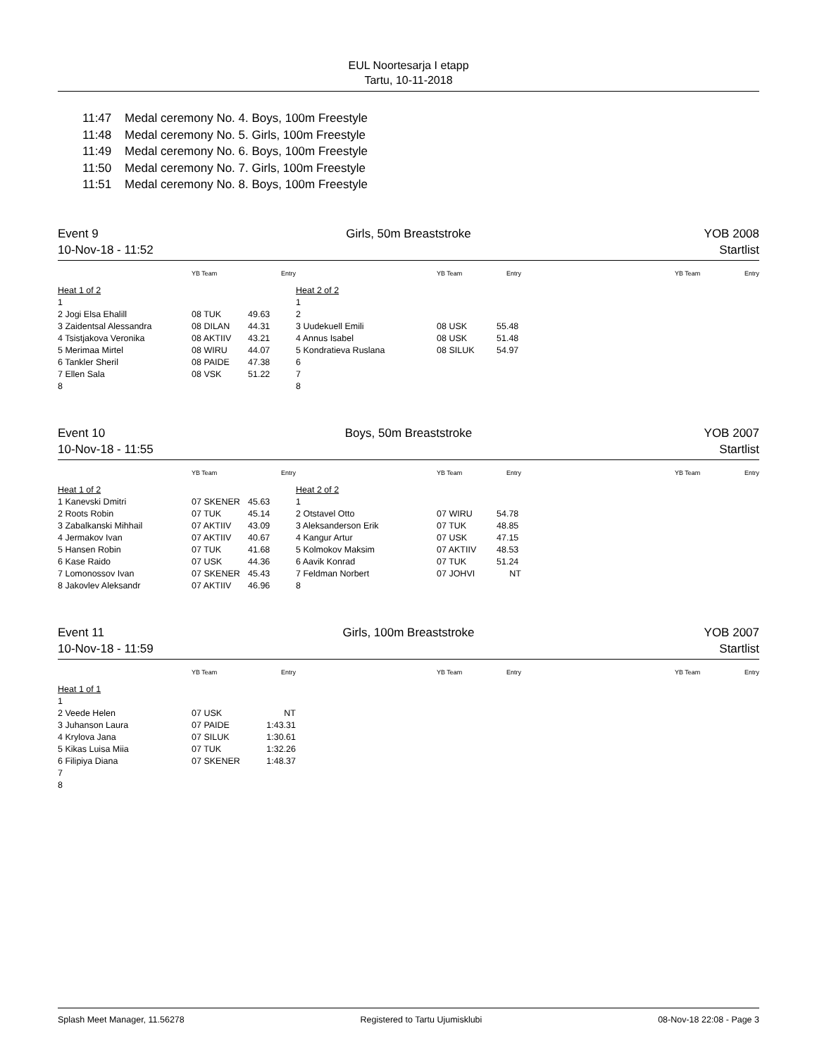EUL Noortesarja I etapp
Tartu, 10-11-2018
11:47 Medal ceremony No. 4. Boys, 100m Freestyle
11:48 Medal ceremony No. 5. Girls, 100m Freestyle
11:49 Medal ceremony No. 6. Boys, 100m Freestyle
11:50 Medal ceremony No. 7. Girls, 100m Freestyle
11:51 Medal ceremony No. 8. Boys, 100m Freestyle
Event 9
10-Nov-18 - 11:52
Girls, 50m Breaststroke YOB 2008
Startlist
| | YB Team | Entry |
| --- | --- | --- |
| Heat 1 of 2 | | |
| 1 | | |
| 2 Jogi Elsa Ehalill | 08 TUK | 49.63 |
| 3 Zaidentsal Alessandra | 08 DILAN | 44.31 |
| 4 Tsistjakova Veronika | 08 AKTIIV | 43.21 |
| 5 Merimaa Mirtel | 08 WIRU | 44.07 |
| 6 Tankler Sheril | 08 PAIDE | 47.38 |
| 7 Ellen Sala | 08 VSK | 51.22 |
| 8 | | |
| | YB Team | Entry |
| --- | --- | --- |
| Heat 2 of 2 | | |
| 1 | | |
| 2 | | |
| 3 Uudekuell Emili | 08 USK | 55.48 |
| 4 Annus Isabel | 08 USK | 51.48 |
| 5 Kondratieva Ruslana | 08 SILUK | 54.97 |
| 6 | | |
| 7 | | |
| 8 | | |
| YB Team | Entry |
| --- | --- |
Event 10
10-Nov-18 - 11:55
Boys, 50m Breaststroke YOB 2007
Startlist
| | YB Team | Entry |
| --- | --- | --- |
| Heat 1 of 2 | | |
| 1 Kanevski Dmitri | 07 SKENER | 45.63 |
| 2 Roots Robin | 07 TUK | 45.14 |
| 3 Zabalkanski Mihhail | 07 AKTIIV | 43.09 |
| 4 Jermakov Ivan | 07 AKTIIV | 40.67 |
| 5 Hansen Robin | 07 TUK | 41.68 |
| 6 Kase Raido | 07 USK | 44.36 |
| 7 Lomonossov Ivan | 07 SKENER | 45.43 |
| 8 Jakovlev Aleksandr | 07 AKTIIV | 46.96 |
| | YB Team | Entry |
| --- | --- | --- |
| Heat 2 of 2 | | |
| 1 | | |
| 2 Otstavel Otto | 07 WIRU | 54.78 |
| 3 Aleksanderson Erik | 07 TUK | 48.85 |
| 4 Kangur Artur | 07 USK | 47.15 |
| 5 Kolmokov Maksim | 07 AKTIIV | 48.53 |
| 6 Aavik Konrad | 07 TUK | 51.24 |
| 7 Feldman Norbert | 07 JOHVI | NT |
| 8 | | |
| YB Team | Entry |
| --- | --- |
Event 11
10-Nov-18 - 11:59
Girls, 100m Breaststroke YOB 2007
Startlist
| | YB Team | Entry |
| --- | --- | --- |
| Heat 1 of 1 | | |
| 1 | | |
| 2 Veede Helen | 07 USK | NT |
| 3 Juhanson Laura | 07 PAIDE | 1:43.31 |
| 4 Krylova Jana | 07 SILUK | 1:30.61 |
| 5 Kikas Luisa Miia | 07 TUK | 1:32.26 |
| 6 Filipiya Diana | 07 SKENER | 1:48.37 |
| 7 | | |
| 8 | | |
| | YB Team | Entry |
| --- | --- | --- |
| YB Team | Entry |
| --- | --- |
Splash Meet Manager, 11.56278 Registered to Tartu Ujumisklubi 08-Nov-18 22:08 - Page 3